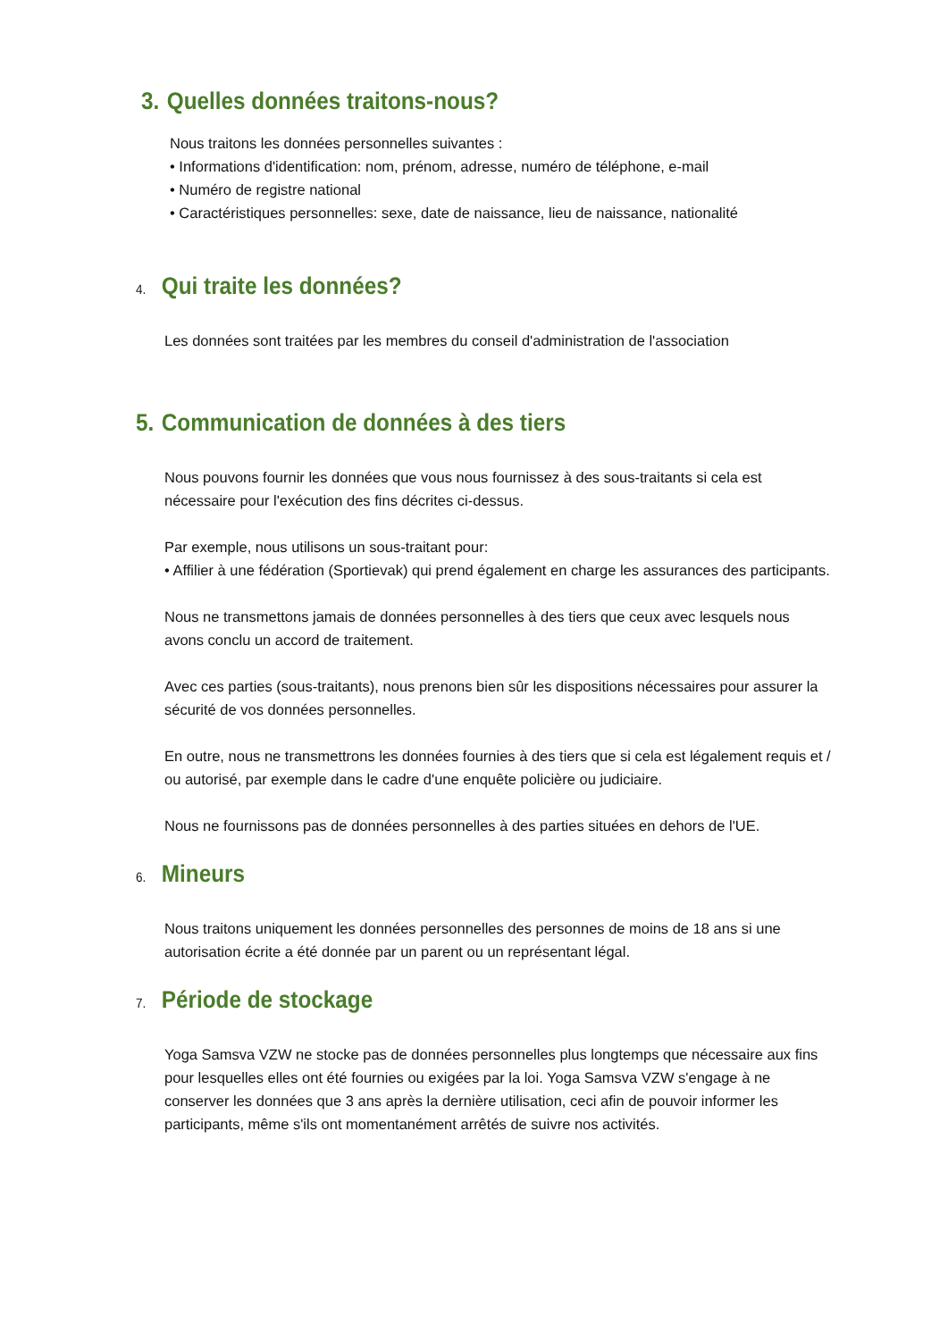3. Quelles données traitons-nous?
Nous traitons les données personnelles suivantes :
• Informations d'identification: nom, prénom, adresse, numéro de téléphone, e-mail
• Numéro de registre national
• Caractéristiques personnelles: sexe, date de naissance, lieu de naissance, nationalité
4. Qui traite les données?
Les données sont traitées par les membres du conseil d'administration de l'association
5. Communication de données à des tiers
Nous pouvons fournir les données que vous nous fournissez à des sous-traitants si cela est nécessaire pour l'exécution des fins décrites ci-dessus.
Par exemple, nous utilisons un sous-traitant pour:
• Affilier à une fédération (Sportievak) qui prend également en charge les assurances des participants.
Nous ne transmettons jamais de données personnelles à des tiers que ceux avec lesquels nous avons conclu un accord de traitement.
Avec ces parties (sous-traitants), nous prenons bien sûr les dispositions nécessaires pour assurer la sécurité de vos données personnelles.
En outre, nous ne transmettrons les données fournies à des tiers que si cela est légalement requis et / ou autorisé, par exemple dans le cadre d'une enquête policière ou judiciaire.
Nous ne fournissons pas de données personnelles à des parties situées en dehors de l'UE.
6. Mineurs
Nous traitons uniquement les données personnelles des personnes de moins de 18 ans si une autorisation écrite a été donnée par un parent ou un représentant légal.
7. Période de stockage
Yoga Samsva VZW ne stocke pas de données personnelles plus longtemps que nécessaire aux fins pour lesquelles elles ont été fournies ou exigées par la loi. Yoga Samsva VZW s'engage à ne conserver les données que 3 ans après la dernière utilisation, ceci afin de pouvoir informer les participants, même s'ils ont momentanément arrêtés de suivre nos activités.